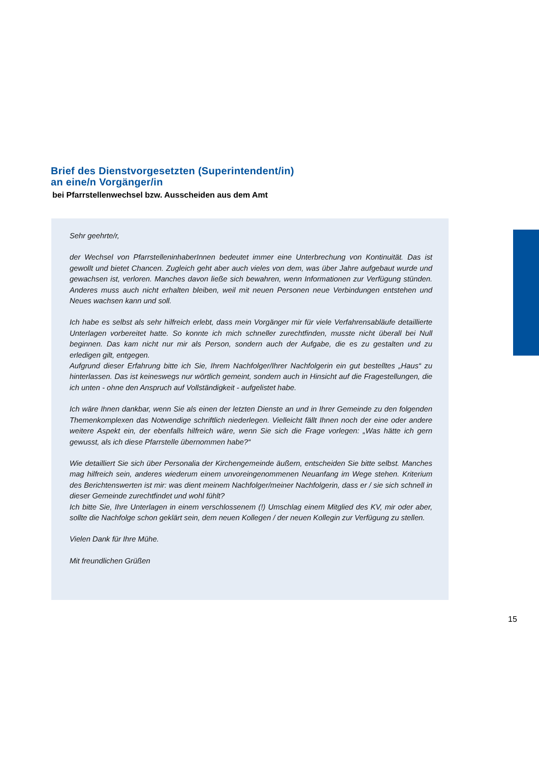Brief des Dienstvorgesetzten (Superintendent/in)
an eine/n Vorgänger/in
bei Pfarrstellenwechsel bzw. Ausscheiden aus dem Amt
Sehr geehrte/r,
der Wechsel von PfarrstelleninhaberInnen bedeutet immer eine Unterbrechung von Kontinuität. Das ist gewollt und bietet Chancen. Zugleich geht aber auch vieles von dem, was über Jahre aufgebaut wurde und gewachsen ist, verloren. Manches davon ließe sich bewahren, wenn Informationen zur Verfügung stünden. Anderes muss auch nicht erhalten bleiben, weil mit neuen Personen neue Verbindungen entstehen und Neues wachsen kann und soll.
Ich habe es selbst als sehr hilfreich erlebt, dass mein Vorgänger mir für viele Verfahrensabläufe detaillierte Unterlagen vorbereitet hatte. So konnte ich mich schneller zurechtfinden, musste nicht überall bei Null beginnen. Das kam nicht nur mir als Person, sondern auch der Aufgabe, die es zu gestalten und zu erledigen gilt, entgegen.
Aufgrund dieser Erfahrung bitte ich Sie, Ihrem Nachfolger/Ihrer Nachfolgerin ein gut bestelltes „Haus“ zu hinterlassen. Das ist keineswegs nur wörtlich gemeint, sondern auch in Hinsicht auf die Fragestellungen, die ich unten - ohne den Anspruch auf Vollständigkeit - aufgelistet habe.
Ich wäre Ihnen dankbar, wenn Sie als einen der letzten Dienste an und in Ihrer Gemeinde zu den folgenden Themenkomplexen das Notwendige schriftlich niederlegen. Vielleicht fällt Ihnen noch der eine oder andere weitere Aspekt ein, der ebenfalls hilfreich wäre, wenn Sie sich die Frage vorlegen: „Was hätte ich gern gewusst, als ich diese Pfarrstelle übernommen habe?“
Wie detailliert Sie sich über Personalia der Kirchengemeinde äußern, entscheiden Sie bitte selbst. Manches mag hilfreich sein, anderes wiederum einem unvoreingenommenen Neuanfang im Wege stehen. Kriterium des Berichtenswerten ist mir: was dient meinem Nachfolger/meiner Nachfolgerin, dass er / sie sich schnell in dieser Gemeinde zurechtfindet und wohl fühlt?
Ich bitte Sie, Ihre Unterlagen in einem verschlossenem (!) Umschlag einem Mitglied des KV, mir oder aber, sollte die Nachfolge schon geklärt sein, dem neuen Kollegen / der neuen Kollegin zur Verfügung zu stellen.
Vielen Dank für Ihre Mühe.
Mit freundlichen Grüßen
15